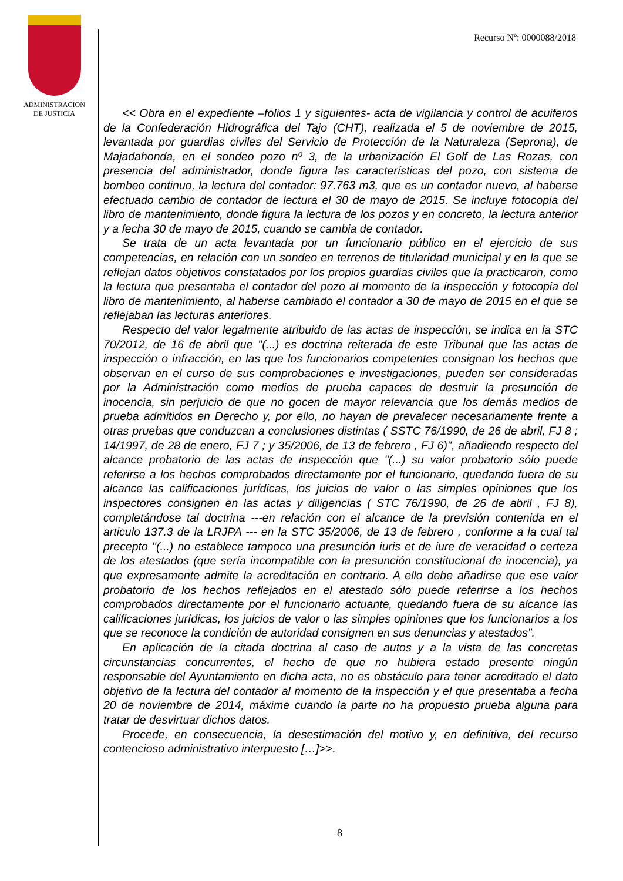ADMINISTRACION
DE JUSTICIA
Recurso Nº: 0000088/2018
<< Obra en el expediente –folios 1 y siguientes- acta de vigilancia y control de acuiferos de la Confederación Hidrográfica del Tajo (CHT), realizada el 5 de noviembre de 2015, levantada por guardias civiles del Servicio de Protección de la Naturaleza (Seprona), de Majadahonda, en el sondeo pozo nº 3, de la urbanización El Golf de Las Rozas, con presencia del administrador, donde figura las características del pozo, con sistema de bombeo continuo, la lectura del contador: 97.763 m3, que es un contador nuevo, al haberse efectuado cambio de contador de lectura el 30 de mayo de 2015. Se incluye fotocopia del libro de mantenimiento, donde figura la lectura de los pozos y en concreto, la lectura anterior y a fecha 30 de mayo de 2015, cuando se cambia de contador.
Se trata de un acta levantada por un funcionario público en el ejercicio de sus competencias, en relación con un sondeo en terrenos de titularidad municipal y en la que se reflejan datos objetivos constatados por los propios guardias civiles que la practicaron, como la lectura que presentaba el contador del pozo al momento de la inspección y fotocopia del libro de mantenimiento, al haberse cambiado el contador a 30 de mayo de 2015 en el que se reflejaban las lecturas anteriores.
Respecto del valor legalmente atribuido de las actas de inspección, se indica en la STC 70/2012, de 16 de abril que "(...) es doctrina reiterada de este Tribunal que las actas de inspección o infracción, en las que los funcionarios competentes consignan los hechos que observan en el curso de sus comprobaciones e investigaciones, pueden ser consideradas por la Administración como medios de prueba capaces de destruir la presunción de inocencia, sin perjuicio de que no gocen de mayor relevancia que los demás medios de prueba admitidos en Derecho y, por ello, no hayan de prevalecer necesariamente frente a otras pruebas que conduzcan a conclusiones distintas ( SSTC 76/1990, de 26 de abril, FJ 8 ; 14/1997, de 28 de enero, FJ 7 ; y 35/2006, de 13 de febrero , FJ 6)", añadiendo respecto del alcance probatorio de las actas de inspección que "(...) su valor probatorio sólo puede referirse a los hechos comprobados directamente por el funcionario, quedando fuera de su alcance las calificaciones jurídicas, los juicios de valor o las simples opiniones que los inspectores consignen en las actas y diligencias ( STC 76/1990, de 26 de abril , FJ 8), completándose tal doctrina ---en relación con el alcance de la previsión contenida en el articulo 137.3 de la LRJPA --- en la STC 35/2006, de 13 de febrero , conforme a la cual tal precepto "(...) no establece tampoco una presunción iuris et de iure de veracidad o certeza de los atestados (que sería incompatible con la presunción constitucional de inocencia), ya que expresamente admite la acreditación en contrario. A ello debe añadirse que ese valor probatorio de los hechos reflejados en el atestado sólo puede referirse a los hechos comprobados directamente por el funcionario actuante, quedando fuera de su alcance las calificaciones jurídicas, los juicios de valor o las simples opiniones que los funcionarios a los que se reconoce la condición de autoridad consignen en sus denuncias y atestados”.
En aplicación de la citada doctrina al caso de autos y a la vista de las concretas circunstancias concurrentes, el hecho de que no hubiera estado presente ningún responsable del Ayuntamiento en dicha acta, no es obstáculo para tener acreditado el dato objetivo de la lectura del contador al momento de la inspección y el que presentaba a fecha 20 de noviembre de 2014, máxime cuando la parte no ha propuesto prueba alguna para tratar de desvirtuar dichos datos.
Procede, en consecuencia, la desestimación del motivo y, en definitiva, del recurso contencioso administrativo interpuesto […]>>.
8